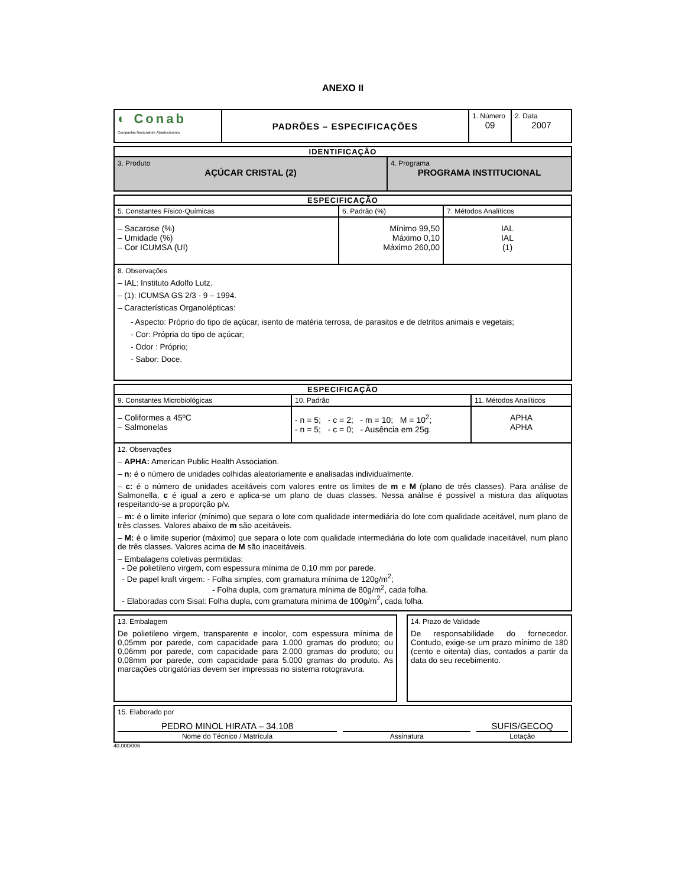ANEXO II
| ◐ Conab Companhia Nacional de Abastecimento | PADRÕES – ESPECIFICAÇÕES | 1. Número 09 | 2. Data 2007 |
| IDENTIFICAÇÃO | |
| 3. Produto AÇÚCAR CRISTAL (2) | 4. Programa PROGRAMA INSTITUCIONAL |
| ESPECIFICAÇÃO | | |
| 5. Constantes Físico-Químicas | 6. Padrão (%) | 7. Métodos Analíticos |
| – Sacarose (%) – Umidade (%) – Cor ICUMSA (UI) | Mínimo 99,50 Máximo 0,10 Máximo 260,00 | IAL IAL (1) |
| 8. Observações – IAL: Instituto Adolfo Lutz. – (1): ICUMSA GS 2/3 - 9 – 1994. – Características Organolépticas: - Aspecto: Próprio do tipo de açúcar, isento de matéria terrosa, de parasitos e de detritos animais e vegetais; - Cor: Própria do tipo de açúcar; - Odor : Próprio; - Sabor: Doce. | | |
| ESPECIFICAÇÃO | | |
| 9. Constantes Microbiológicas | 10. Padrão | 11. Métodos Analíticos |
| – Coliformes a 45ºC – Salmonelas | - n = 5; - c = 2; - m = 10; M = 10<sup>2</sup>; - n = 5; - c = 0; - Ausência em 25g. | APHA APHA |
| 12. Observações – APHA: American Public Health Association. – n: é o número de unidades colhidas aleatoriamente e analisadas individualmente. – c: é o número de unidades aceitáveis com valores entre os limites de m e M (plano de três classes). Para análise de Salmonella, c é igual a zero e aplica-se um plano de duas classes. Nessa análise é possível a mistura das alíquotas respeitando-se a proporção p/v. – m: é o limite inferior (mínimo) que separa o lote com qualidade intermediária do lote com qualidade aceitável, num plano de três classes. Valores abaixo de m são aceitáveis. – M: é o limite superior (máximo) que separa o lote com qualidade intermediária do lote com qualidade inaceitável, num plano de três classes. Valores acima de M são inaceitáveis. – Embalagens coletivas permitidas: - De polietileno virgem, com espessura mínima de 0,10 mm por parede. - De papel kraft virgem: - Folha simples, com gramatura mínima de 120g/m<sup>2</sup>; - Folha dupla, com gramatura mínima de 80g/m<sup>2</sup>, cada folha. - Elaboradas com Sisal: Folha dupla, com gramatura mínima de 100g/m<sup>2</sup>, cada folha. | | |
| 13. Embalagem De polietileno virgem, transparente e incolor, com espessura mínima de 0,05mm por parede, com capacidade para 1.000 gramas do produto; ou 0,06mm por parede, com capacidade para 2.000 gramas do produto; ou 0,08mm por parede, com capacidade para 5.000 gramas do produto. As marcações obrigatórias devem ser impressas no sistema rotogravura. | | 14. Prazo de Validade De responsabilidade do fornecedor. Contudo, exige-se um prazo mínimo de 180 (cento e oitenta) dias, contados a partir da data do seu recebimento. |
| 15. Elaborado por PEDRO MINOL HIRATA – 34.108 SUFIS/GECOQ Nome do Técnico / Matrícula Assinatura Lotação |
40.000/006